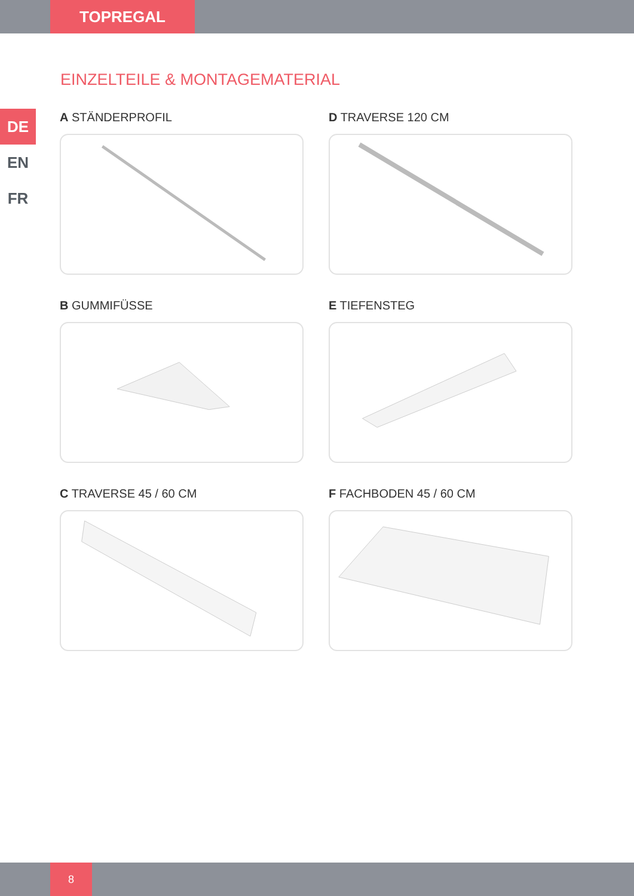TOPREGAL
DE
EN
FR
EINZELTEILE & MONTAGEMATERIAL
A STÄNDERPROFIL
D TRAVERSE 120 CM
B GUMMIFÜSSE
E TIEFENSTEG
C TRAVERSE 45 / 60 CM
F FACHBODEN 45 / 60 CM
8